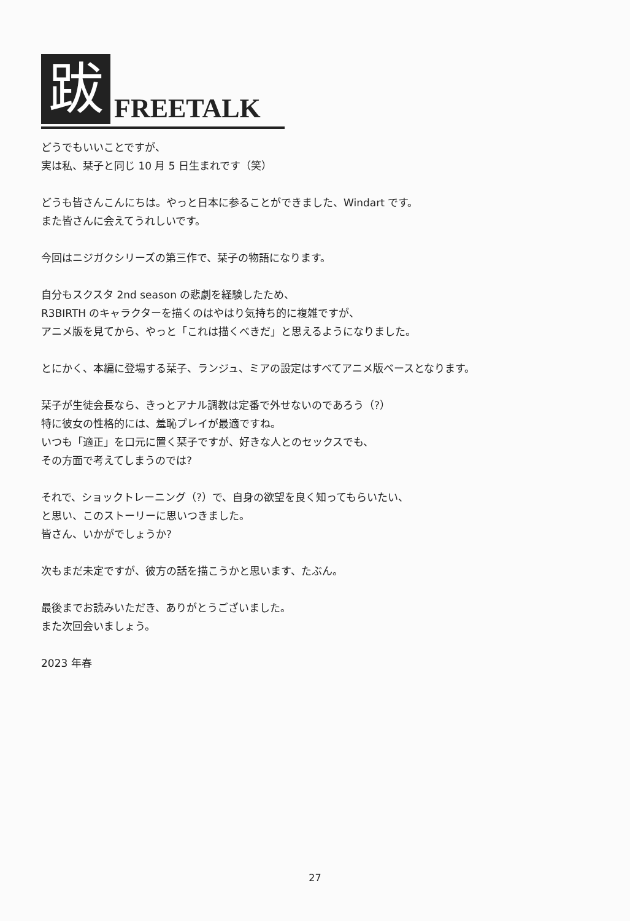跋 FREETALK
どうでもいいことですが、
実は私、栞子と同じ 10 月 5 日生まれです（笑）
どうも皆さんこんにちは。やっと日本に参ることができました、Windart です。
また皆さんに会えてうれしいです。
今回はニジガクシリーズの第三作で、栞子の物語になります。
自分もスクスタ 2nd season の悲劇を経験したため、
R3BIRTH のキャラクターを描くのはやはり気持ち的に複雑ですが、
アニメ版を見てから、やっと「これは描くべきだ」と思えるようになりました。
とにかく、本編に登場する栞子、ランジュ、ミアの設定はすべてアニメ版ベースとなります。
栞子が生徒会長なら、きっとアナル調教は定番で外せないのであろう（?）
特に彼女の性格的には、羞恥プレイが最適ですね。
いつも「適正」を口元に置く栞子ですが、好きな人とのセックスでも、
その方面で考えてしまうのでは?
それで、ショックトレーニング（?）で、自身の欲望を良く知ってもらいたい、
と思い、このストーリーに思いつきました。
皆さん、いかがでしょうか?
次もまだ未定ですが、彼方の話を描こうかと思います、たぶん。
最後までお読みいただき、ありがとうございました。
また次回会いましょう。
2023 年春
27